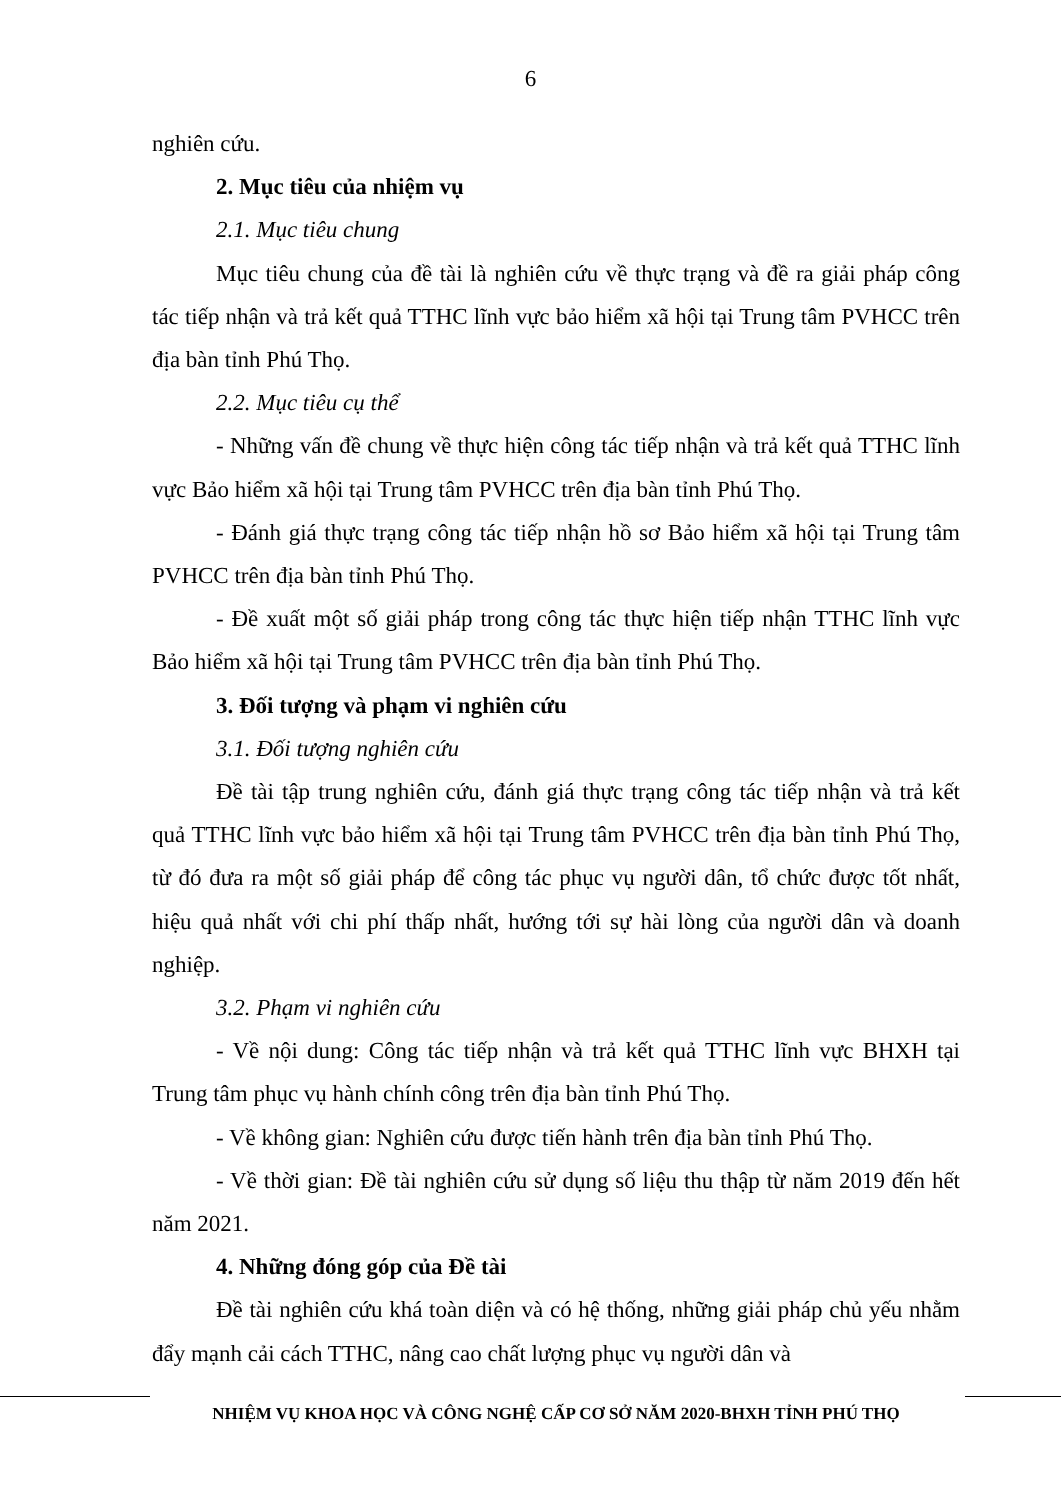6
nghiên cứu.
2. Mục tiêu của nhiệm vụ
2.1. Mục tiêu chung
Mục tiêu chung của đề tài là nghiên cứu về thực trạng và đề ra giải pháp công tác tiếp nhận và trả kết quả TTHC lĩnh vực bảo hiểm xã hội tại Trung tâm PVHCC trên địa bàn tỉnh Phú Thọ.
2.2. Mục tiêu cụ thể
- Những vấn đề chung về thực hiện công tác tiếp nhận và trả kết quả TTHC lĩnh vực Bảo hiểm xã hội tại Trung tâm PVHCC trên địa bàn tỉnh Phú Thọ.
- Đánh giá thực trạng công tác tiếp nhận hồ sơ Bảo hiểm xã hội tại Trung tâm PVHCC trên địa bàn tỉnh Phú Thọ.
- Đề xuất một số giải pháp trong công tác thực hiện tiếp nhận TTHC lĩnh vực Bảo hiểm xã hội tại Trung tâm PVHCC trên địa bàn tỉnh Phú Thọ.
3. Đối tượng và phạm vi nghiên cứu
3.1. Đối tượng nghiên cứu
Đề tài tập trung nghiên cứu, đánh giá thực trạng công tác tiếp nhận và trả kết quả TTHC lĩnh vực bảo hiểm xã hội tại Trung tâm PVHCC trên địa bàn tỉnh Phú Thọ, từ đó đưa ra một số giải pháp để công tác phục vụ người dân, tổ chức được tốt nhất, hiệu quả nhất với chi phí thấp nhất, hướng tới sự hài lòng của người dân và doanh nghiệp.
3.2. Phạm vi nghiên cứu
- Về nội dung: Công tác tiếp nhận và trả kết quả TTHC lĩnh vực BHXH tại Trung tâm phục vụ hành chính công trên địa bàn tỉnh Phú Thọ.
- Về không gian: Nghiên cứu được tiến hành trên địa bàn tỉnh Phú Thọ.
- Về thời gian: Đề tài nghiên cứu sử dụng số liệu thu thập từ năm 2019 đến hết năm 2021.
4. Những đóng góp của Đề tài
Đề tài nghiên cứu khá toàn diện và có hệ thống, những giải pháp chủ yếu nhằm đẩy mạnh cải cách TTHC, nâng cao chất lượng phục vụ người dân và
NHIỆM VỤ KHOA HỌC VÀ CÔNG NGHỆ CẤP CƠ SỞ NĂM 2020-BHXH TỈNH PHÚ THỌ